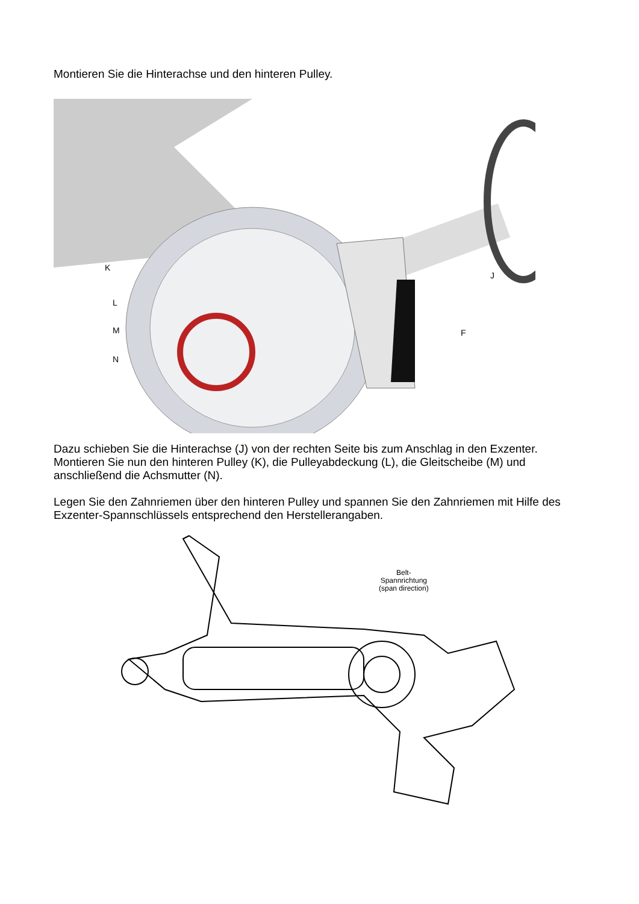Montieren Sie die Hinterachse und den hinteren Pulley.
K
L
M
N
F
J
Dazu schieben Sie die Hinterachse (J) von der rechten Seite bis zum Anschlag in den Exzenter. Montieren Sie nun den hinteren Pulley (K), die Pulleyabdeckung (L), die Gleitscheibe (M) und anschließend die Achsmutter (N).
Legen Sie den Zahnriemen über den hinteren Pulley und spannen Sie den Zahnriemen mit Hilfe des Exzenter-Spannschlüssels entsprechend den Herstellerangaben.
Belt-
Spannrichtung
(span direction)